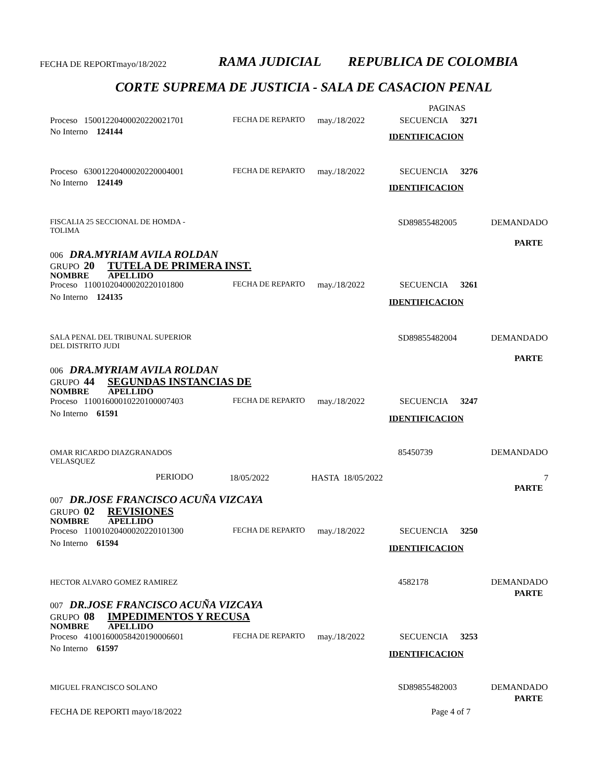FECHA DE REPORTmayo/18/2022 RAMA JUDICIAL REPUBLICA DE COLOMBIA
CORTE SUPREMA DE JUSTICIA - SALA DE CASACION PENAL
PAGINAS
Proceso 15001220400020220021701 FECHA DE REPARTO may./18/2022 SECUENCIA 3271
No Interno 124144 IDENTIFICACION
Proceso 63001220400020220004001 FECHA DE REPARTO may./18/2022 SECUENCIA 3276
No Interno 124149 IDENTIFICACION
FISCALIA 25 SECCIONAL DE HOMDA -
TOLIMA
SD89855482005 DEMANDADO
PARTE
006 DRA.MYRIAM AVILA ROLDAN
GRUPO 20 TUTELA DE PRIMERA INST.
NOMBRE APELLIDO
Proceso 11001020400020220101800 FECHA DE REPARTO may./18/2022 SECUENCIA 3261
No Interno 124135 IDENTIFICACION
SALA PENAL DEL TRIBUNAL SUPERIOR
DEL DISTRITO JUDI
SD89855482004 DEMANDADO
PARTE
006 DRA.MYRIAM AVILA ROLDAN
GRUPO 44 SEGUNDAS INSTANCIAS DE
NOMBRE APELLIDO
Proceso 11001600010220100007403 FECHA DE REPARTO may./18/2022 SECUENCIA 3247
No Interno 61591 IDENTIFICACION
OMAR RICARDO DIAZGRANADOS
VELASQUEZ
85450739 DEMANDADO
PERIODO 18/05/2022 HASTA 18/05/2022 7
PARTE
007 DR.JOSE FRANCISCO ACUÑA VIZCAYA
GRUPO 02 REVISIONES
NOMBRE APELLIDO
Proceso 11001020400020220101300 FECHA DE REPARTO may./18/2022 SECUENCIA 3250
No Interno 61594 IDENTIFICACION
HECTOR ALVARO GOMEZ RAMIREZ 4582178 DEMANDADO
PARTE
007 DR.JOSE FRANCISCO ACUÑA VIZCAYA
GRUPO 08 IMPEDIMENTOS Y RECUSA
NOMBRE APELLIDO
Proceso 41001600058420190006601 FECHA DE REPARTO may./18/2022 SECUENCIA 3253
No Interno 61597
IDENTIFICACION
MIGUEL FRANCISCO SOLANO SD89855482003 DEMANDADO
PARTE
FECHA DE REPORTI mayo/18/2022 Page 4 of 7